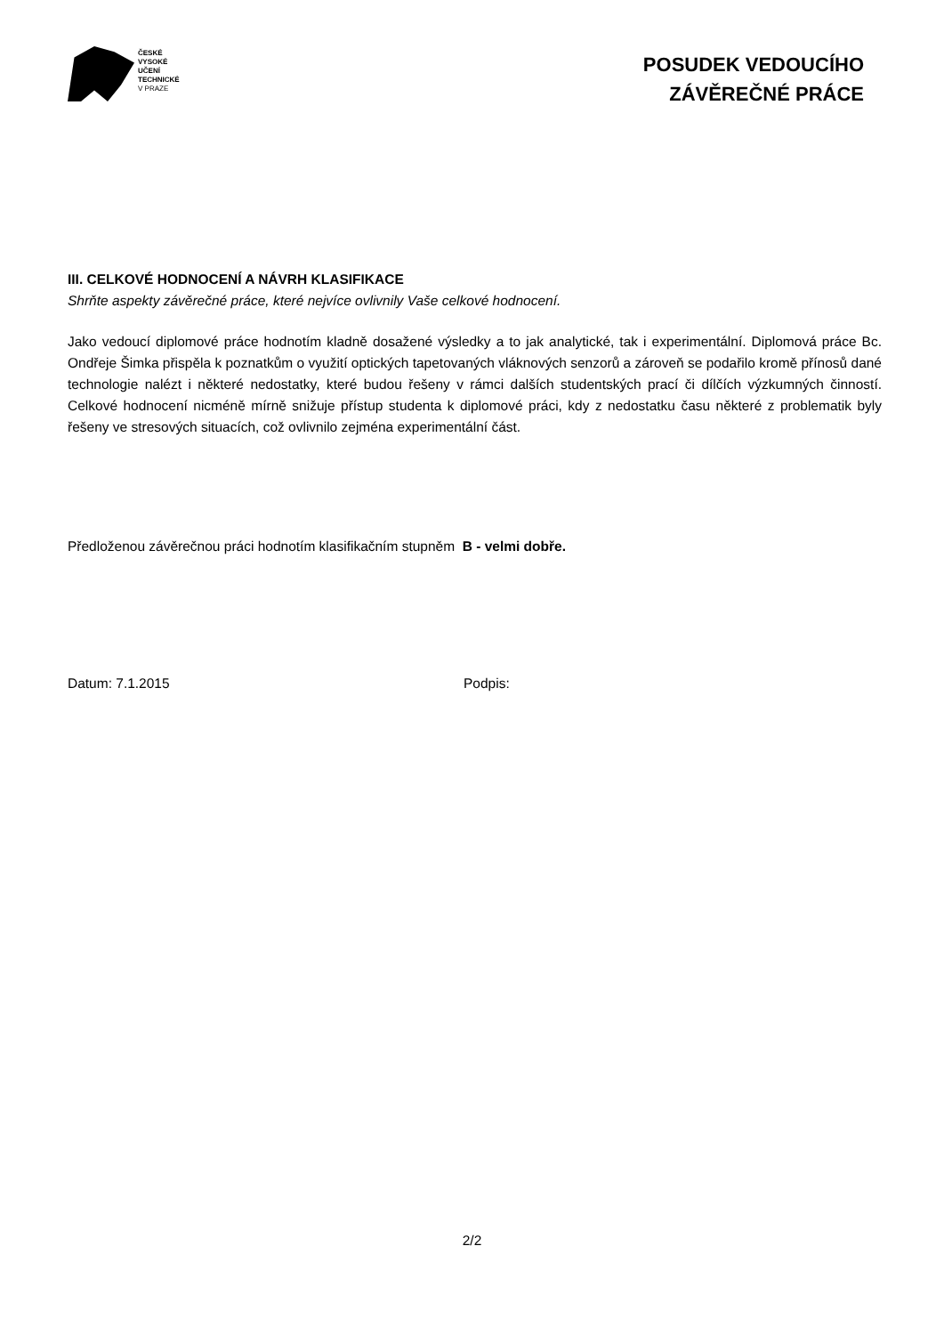ČESKÉ
VYSOKÉ
UČENÍ
TECHNICKÉ
V PRAZE
POSUDEK VEDOUCÍHO
ZÁVĚREČNÉ PRÁCE
III. CELKOVÉ HODNOCENÍ A NÁVRH KLASIFIKACE
Shrňte aspekty závěrečné práce, které nejvíce ovlivnily Vaše celkové hodnocení.
Jako vedoucí diplomové práce hodnotím kladně dosažené výsledky a to jak analytické, tak i experimentální. Diplomová práce Bc. Ondřeje Šimka přispěla k poznatkům o využití optických tapetovaných vláknových senzorů a zároveň se podařilo kromě přínosů dané technologie nalézt i některé nedostatky, které budou řešeny v rámci dalších studentských prací či dílčích výzkumných činností. Celkové hodnocení nicméně mírně snižuje přístup studenta k diplomové práci, kdy z nedostatku času některé z problematik byly řešeny ve stresových situacích, což ovlivnilo zejména experimentální část.
Předloženou závěrečnou práci hodnotím klasifikačním stupněm B - velmi dobře.
Datum: 7.1.2015 Podpis:
2/2